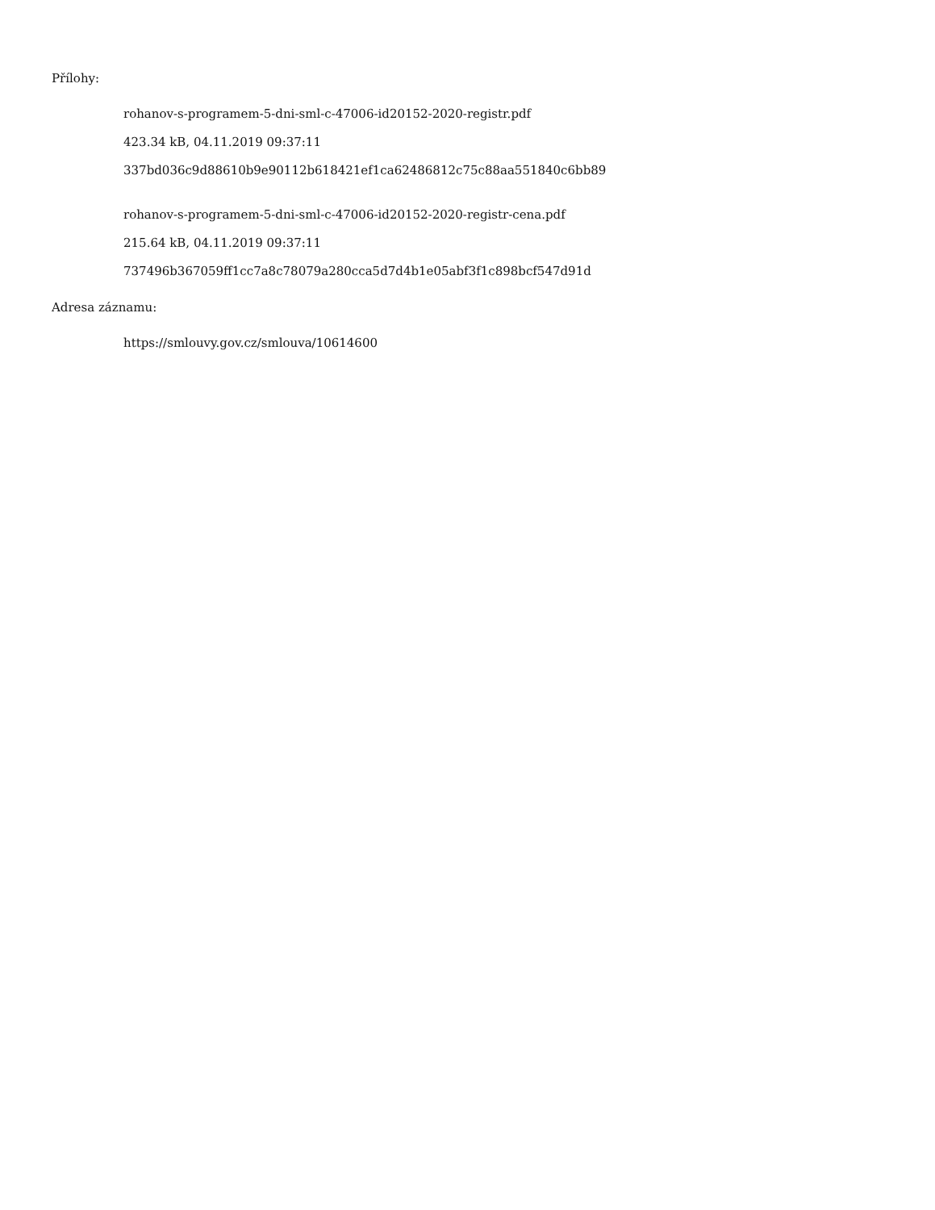Přílohy:
rohanov-s-programem-5-dni-sml-c-47006-id20152-2020-registr.pdf
423.34 kB, 04.11.2019 09:37:11
337bd036c9d88610b9e90112b618421ef1ca62486812c75c88aa551840c6bb89
rohanov-s-programem-5-dni-sml-c-47006-id20152-2020-registr-cena.pdf
215.64 kB, 04.11.2019 09:37:11
737496b367059ff1cc7a8c78079a280cca5d7d4b1e05abf3f1c898bcf547d91d
Adresa záznamu:
https://smlouvy.gov.cz/smlouva/10614600